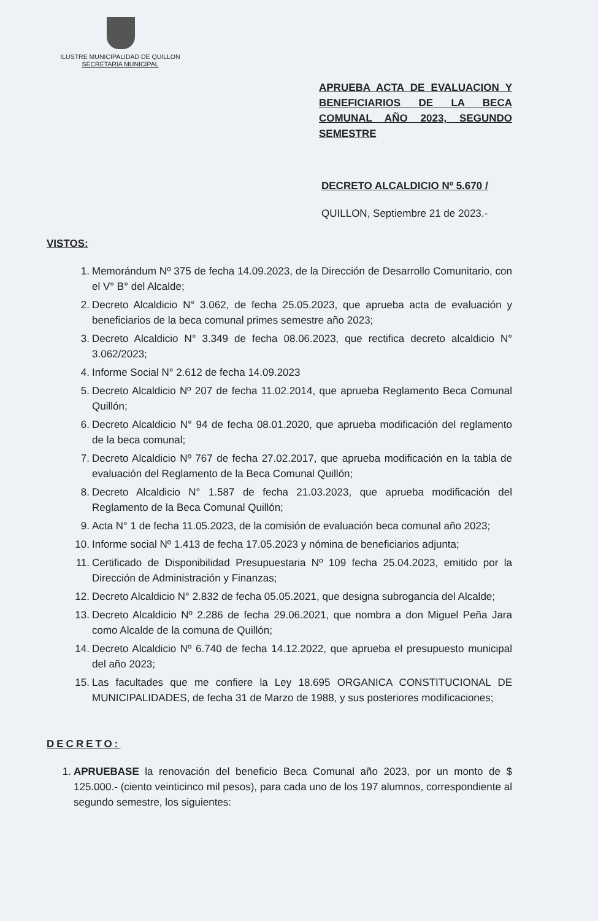ILUSTRE MUNICIPALIDAD DE QUILLON
SECRETARIA MUNICIPAL
APRUEBA ACTA DE EVALUACION Y BENEFICIARIOS DE LA BECA COMUNAL AÑO 2023, SEGUNDO SEMESTRE
DECRETO ALCALDICIO Nº 5.670 /
QUILLON, Septiembre 21 de 2023.-
VISTOS:
1. Memorándum Nº 375 de fecha 14.09.2023, de la Dirección de Desarrollo Comunitario, con el V° B° del Alcalde;
2. Decreto Alcaldicio N° 3.062, de fecha 25.05.2023, que aprueba acta de evaluación y beneficiarios de la beca comunal primes semestre año 2023;
3. Decreto Alcaldicio N° 3.349 de fecha 08.06.2023, que rectifica decreto alcaldicio N° 3.062/2023;
4. Informe Social N° 2.612 de fecha 14.09.2023
5. Decreto Alcaldicio Nº 207 de fecha 11.02.2014, que aprueba Reglamento Beca Comunal Quillón;
6. Decreto Alcaldicio N° 94 de fecha 08.01.2020, que aprueba modificación del reglamento de la beca comunal;
7. Decreto Alcaldicio Nº 767 de fecha 27.02.2017, que aprueba modificación en la tabla de evaluación del Reglamento de la Beca Comunal Quillón;
8. Decreto Alcaldicio N° 1.587 de fecha 21.03.2023, que aprueba modificación del Reglamento de la Beca Comunal Quillón;
9. Acta N° 1 de fecha 11.05.2023, de la comisión de evaluación beca comunal año 2023;
10. Informe social Nº 1.413 de fecha 17.05.2023 y nómina de beneficiarios adjunta;
11. Certificado de Disponibilidad Presupuestaria Nº 109 fecha 25.04.2023, emitido por la Dirección de Administración y Finanzas;
12. Decreto Alcaldicio N° 2.832 de fecha 05.05.2021, que designa subrogancia del Alcalde;
13. Decreto Alcaldicio Nº 2.286 de fecha 29.06.2021, que nombra a don Miguel Peña Jara como Alcalde de la comuna de Quillón;
14. Decreto Alcaldicio Nº 6.740 de fecha 14.12.2022, que aprueba el presupuesto municipal del año 2023;
15. Las facultades que me confiere la Ley 18.695 ORGANICA CONSTITUCIONAL DE MUNICIPALIDADES, de fecha 31 de Marzo de 1988, y sus posteriores modificaciones;
DECRETO:
1. APRUEBASE la renovación del beneficio Beca Comunal año 2023, por un monto de $ 125.000.- (ciento veinticinco mil pesos), para cada uno de los 197 alumnos, correspondiente al segundo semestre, los siguientes: